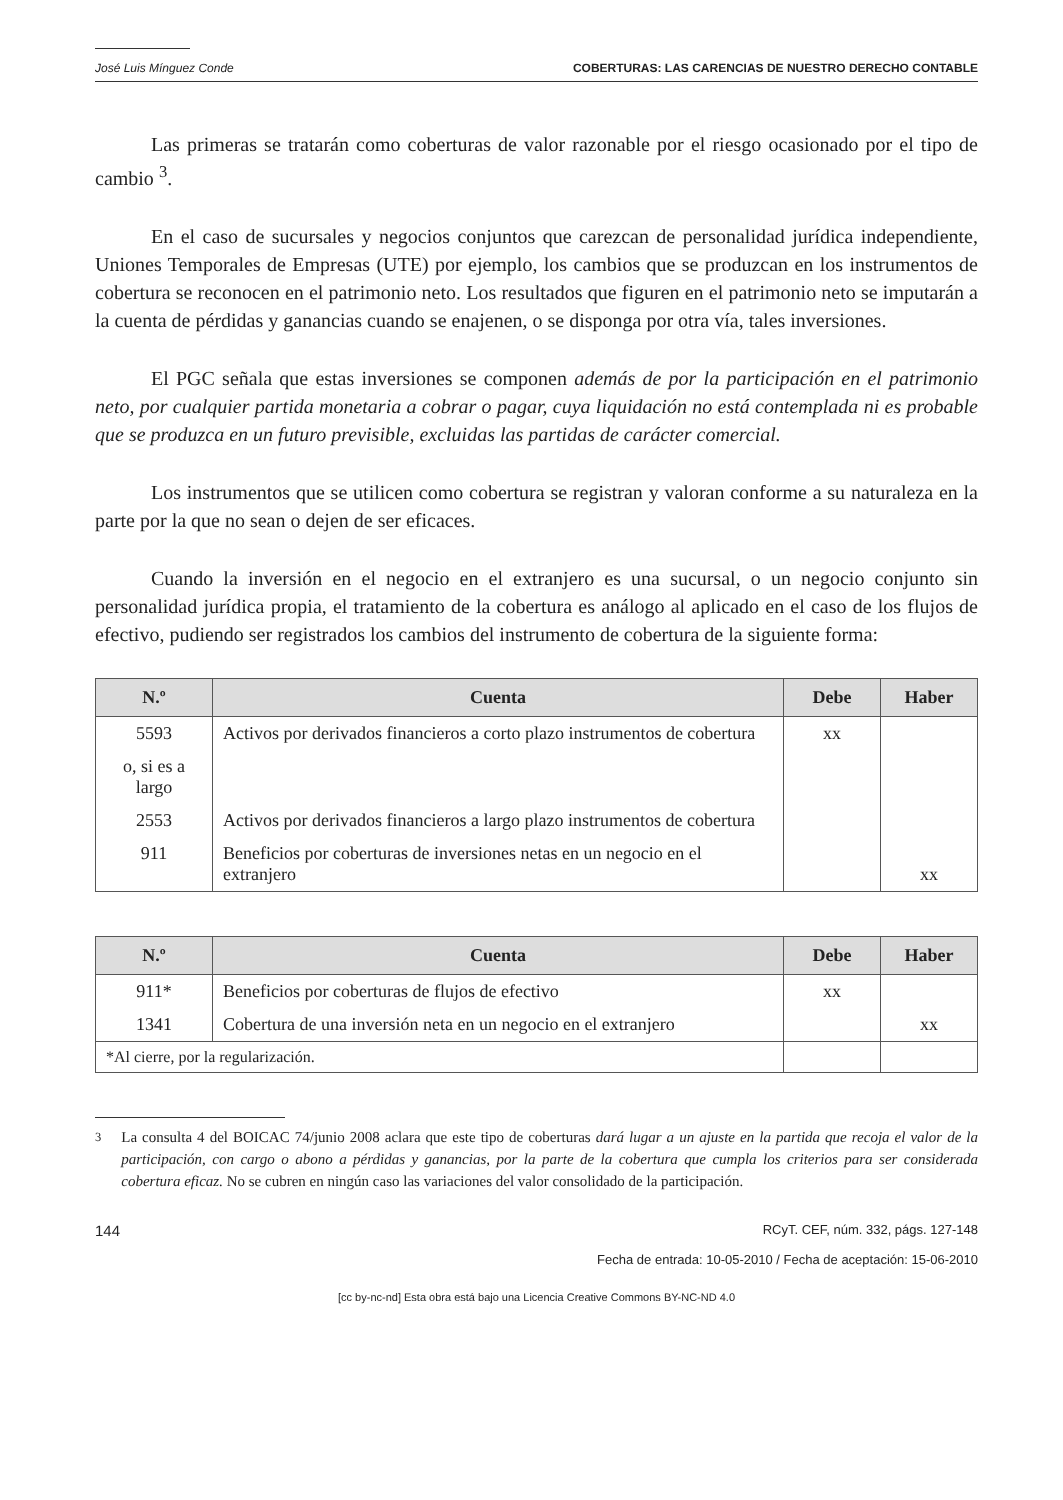José Luis Mínguez Conde COBERTURAS: LAS CARENCIAS DE NUESTRO DERECHO CONTABLE
Las primeras se tratarán como coberturas de valor razonable por el riesgo ocasionado por el tipo de cambio <sup>3</sup>.
En el caso de sucursales y negocios conjuntos que carezcan de personalidad jurídica independiente, Uniones Temporales de Empresas (UTE) por ejemplo, los cambios que se produzcan en los instrumentos de cobertura se reconocen en el patrimonio neto. Los resultados que figuren en el patrimonio neto se imputarán a la cuenta de pérdidas y ganancias cuando se enajenen, o se disponga por otra vía, tales inversiones.
El PGC señala que estas inversiones se componen además de por la participación en el patrimonio neto, por cualquier partida monetaria a cobrar o pagar, cuya liquidación no está contemplada ni es probable que se produzca en un futuro previsible, excluidas las partidas de carácter comercial.
Los instrumentos que se utilicen como cobertura se registran y valoran conforme a su naturaleza en la parte por la que no sean o dejen de ser eficaces.
Cuando la inversión en el negocio en el extranjero es una sucursal, o un negocio conjunto sin personalidad jurídica propia, el tratamiento de la cobertura es análogo al aplicado en el caso de los flujos de efectivo, pudiendo ser registrados los cambios del instrumento de cobertura de la siguiente forma:
| N.º | Cuenta | Debe | Haber |
| --- | --- | --- | --- |
| 5593 | Activos por derivados financieros a corto plazo instrumentos de cobertura | xx | |
| o, si es a largo | | | |
| 2553 | Activos por derivados financieros a largo plazo instrumentos de cobertura | | |
| 911 | Beneficios por coberturas de inversiones netas en un negocio en el extranjero | | xx |
| N.º | Cuenta | Debe | Haber |
| --- | --- | --- | --- |
| 911* | Beneficios por coberturas de flujos de efectivo | xx | |
| 1341 | Cobertura de una inversión neta en un negocio en el extranjero | | xx |
| *Al cierre, por la regularización. | | | |
<sup>3</sup> La consulta 4 del BOICAC 74/junio 2008 aclara que este tipo de coberturas dará lugar a un ajuste en la partida que recoja el valor de la participación, con cargo o abono a pérdidas y ganancias, por la parte de la cobertura que cumpla los criterios para ser considerada cobertura eficaz. No se cubren en ningún caso las variaciones del valor consolidado de la participación.
144 RCyT. CEF, núm. 332, págs. 127-148
Fecha de entrada: 10-05-2010 / Fecha de aceptación: 15-06-2010
[cc by-nc-nd] Esta obra está bajo una Licencia Creative Commons BY-NC-ND 4.0